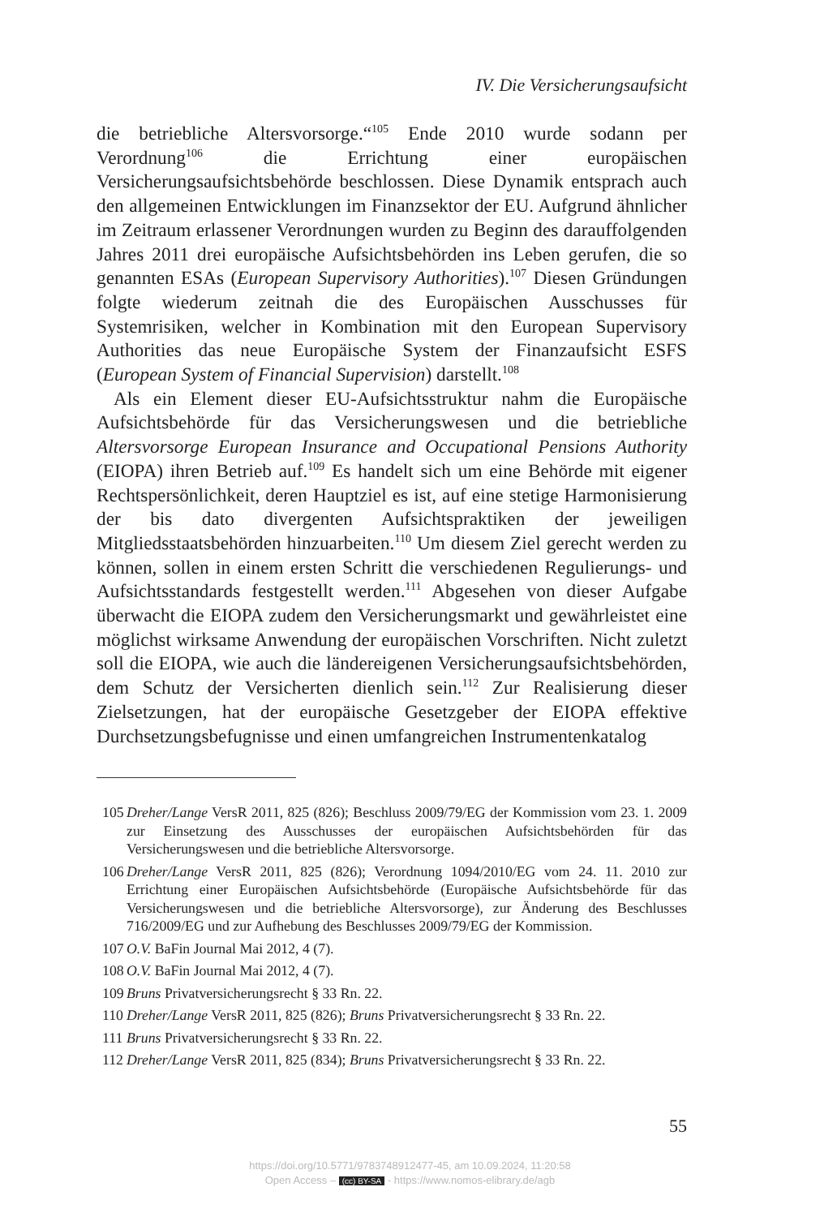IV. Die Versicherungsaufsicht
die betriebliche Altersvorsorge.“<sup>105</sup> Ende 2010 wurde sodann per Verordnung<sup>106</sup> die Errichtung einer europäischen Versicherungsaufsichtsbehörde beschlossen. Diese Dynamik entsprach auch den allgemeinen Entwicklungen im Finanzsektor der EU. Aufgrund ähnlicher im Zeitraum erlassener Verordnungen wurden zu Beginn des darauffolgenden Jahres 2011 drei europäische Aufsichtsbehörden ins Leben gerufen, die so genannten ESAs (European Supervisory Authorities).<sup>107</sup> Diesen Gründungen folgte wiederum zeitnah die des Europäischen Ausschusses für Systemrisiken, welcher in Kombination mit den European Supervisory Authorities das neue Europäische System der Finanzaufsicht ESFS (European System of Financial Supervision) darstellt.<sup>108</sup>
Als ein Element dieser EU-Aufsichtsstruktur nahm die Europäische Aufsichtsbehörde für das Versicherungswesen und die betriebliche Altersvorsorge European Insurance and Occupational Pensions Authority (EIOPA) ihren Betrieb auf.<sup>109</sup> Es handelt sich um eine Behörde mit eigener Rechtspersönlichkeit, deren Hauptziel es ist, auf eine stetige Harmonisierung der bis dato divergenten Aufsichtspraktiken der jeweiligen Mitgliedsstaatsbehörden hinzuarbeiten.<sup>110</sup> Um diesem Ziel gerecht werden zu können, sollen in einem ersten Schritt die verschiedenen Regulierungs- und Aufsichtsstandards festgestellt werden.<sup>111</sup> Abgesehen von dieser Aufgabe überwacht die EIOPA zudem den Versicherungsmarkt und gewährleistet eine möglichst wirksame Anwendung der europäischen Vorschriften. Nicht zuletzt soll die EIOPA, wie auch die ländereigenen Versicherungsaufsichtsbehörden, dem Schutz der Versicherten dienlich sein.<sup>112</sup> Zur Realisierung dieser Zielsetzungen, hat der europäische Gesetzgeber der EIOPA effektive Durchsetzungsbefugnisse und einen umfangreichen Instrumentenkatalog
105 Dreher/Lange VersR 2011, 825 (826); Beschluss 2009/79/EG der Kommission vom 23. 1. 2009 zur Einsetzung des Ausschusses der europäischen Aufsichtsbehörden für das Versicherungswesen und die betriebliche Altersvorsorge.
106 Dreher/Lange VersR 2011, 825 (826); Verordnung 1094/2010/EG vom 24. 11. 2010 zur Errichtung einer Europäischen Aufsichtsbehörde (Europäische Aufsichtsbehörde für das Versicherungswesen und die betriebliche Altersvorsorge), zur Änderung des Beschlusses 716/2009/EG und zur Aufhebung des Beschlusses 2009/79/EG der Kommission.
107 O.V. BaFin Journal Mai 2012, 4 (7).
108 O.V. BaFin Journal Mai 2012, 4 (7).
109 Bruns Privatversicherungsrecht § 33 Rn. 22.
110 Dreher/Lange VersR 2011, 825 (826); Bruns Privatversicherungsrecht § 33 Rn. 22.
111 Bruns Privatversicherungsrecht § 33 Rn. 22.
112 Dreher/Lange VersR 2011, 825 (834); Bruns Privatversicherungsrecht § 33 Rn. 22.
55
https://doi.org/10.5771/9783748912477-45, am 10.09.2024, 11:20:58
Open Access – (cc) BY-SA - https://www.nomos-elibrary.de/agb